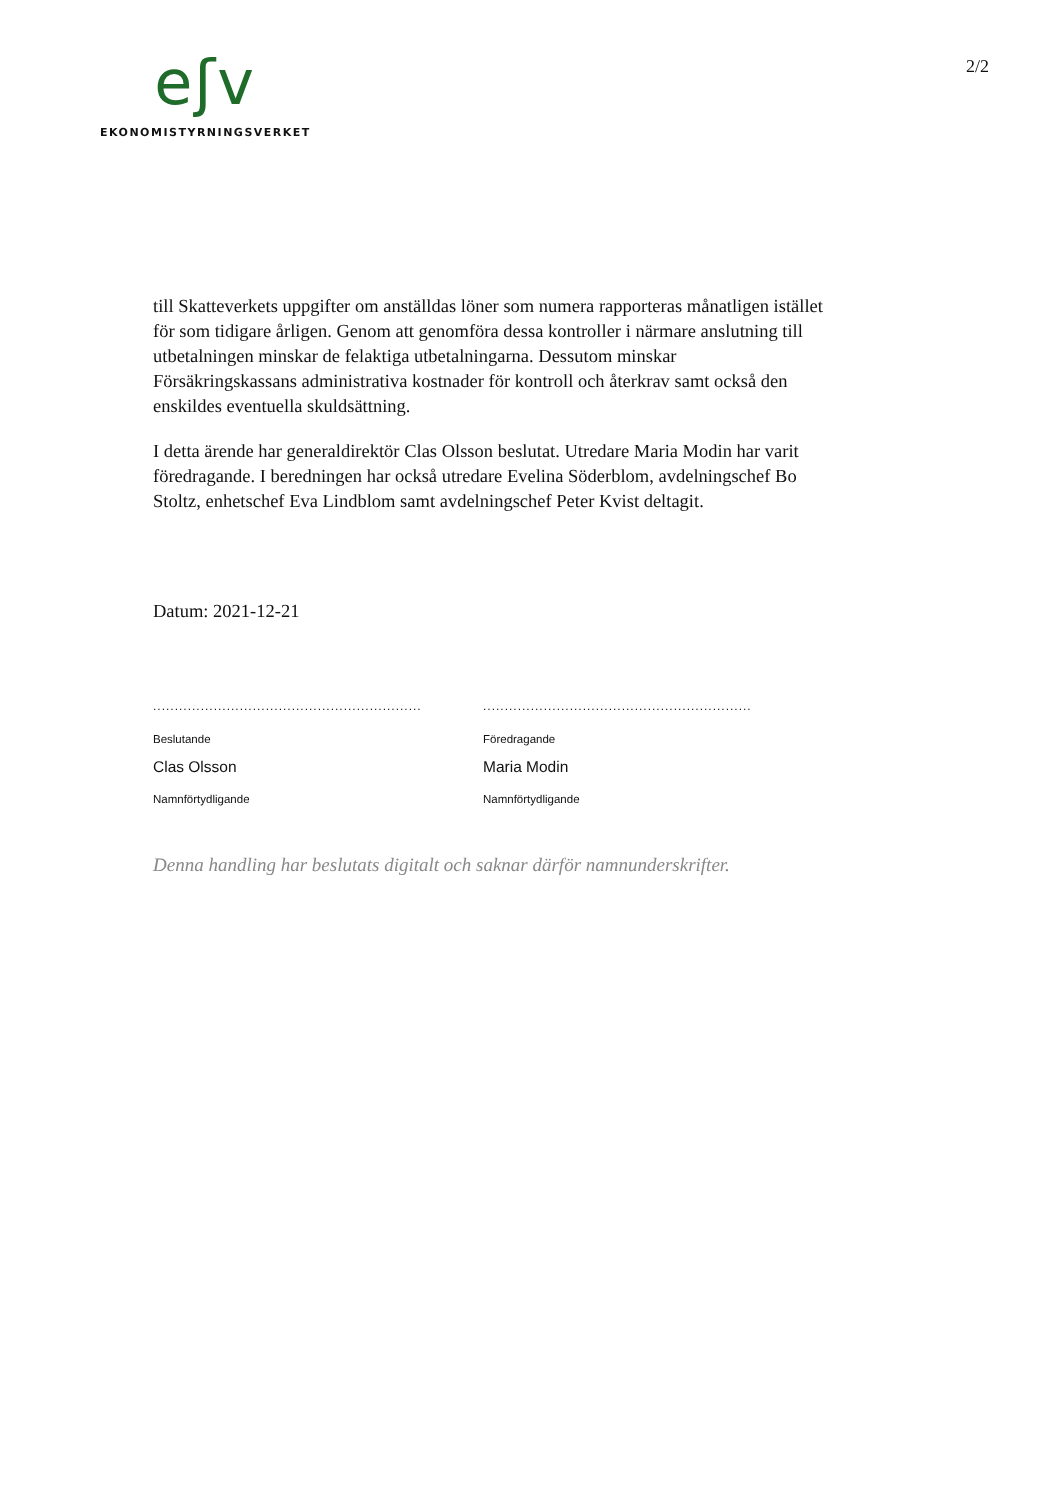eʃv
EKONOMISTYRNINGSVERKET
2/2
till Skatteverkets uppgifter om anställdas löner som numera rapporteras månatligen istället för som tidigare årligen. Genom att genomföra dessa kontroller i närmare anslutning till utbetalningen minskar de felaktiga utbetalningarna. Dessutom minskar Försäkringskassans administrativa kostnader för kontroll och återkrav samt också den enskildes eventuella skuldsättning.
I detta ärende har generaldirektör Clas Olsson beslutat. Utredare Maria Modin har varit föredragande. I beredningen har också utredare Evelina Söderblom, avdelningschef Bo Stoltz, enhetschef Eva Lindblom samt avdelningschef Peter Kvist deltagit.
Datum: 2021-12-21
..............................................................
Beslutande
Clas Olsson
Namnförtydligande
..............................................................
Föredragande
Maria Modin
Namnförtydligande
Denna handling har beslutats digitalt och saknar därför namnunderskrifter.